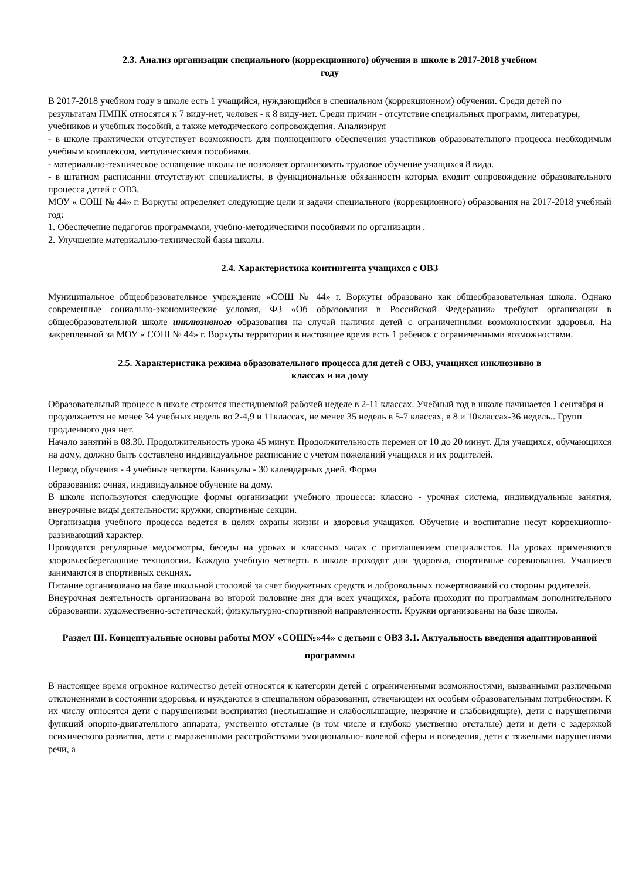2.3. Анализ организации специального (коррекционного) обучения в школе в 2017-2018 учебном
году
В 2017-2018 учебном году в школе есть 1 учащийся, нуждающийся в специальном (коррекционном) обучении. Среди детей по результатам ПМПК относятся к 7 виду-нет, человек - к 8 виду-нет. Среди причин - отсутствие специальных программ, литературы, учебников и учебных пособий, а также методического сопровождения. Анализируя
- в школе практически отсутствует возможность для полноценного обеспечения участников образовательного процесса необходимым учебным комплексом, методическими пособиями.
- материально-техническое оснащение школы не позволяет организовать трудовое обучение учащихся 8 вида.
- в штатном расписании отсутствуют специалисты, в функциональные обязанности которых входит сопровождение образовательного процесса детей с ОВЗ.
МОУ « СОШ № 44» г. Воркуты определяет следующие цели и задачи специального (коррекционного) образования на 2017-2018 учебный год:
1. Обеспечение педагогов программами, учебно-методическими пособиями по организации .
2. Улучшение материально-технической базы школы.
2.4. Характеристика контингента учащихся с ОВЗ
Муниципальное общеобразовательное учреждение «СОШ № 44» г. Воркуты образовано как общеобразовательная школа. Однако современные социально-экономические условия, ФЗ «Об образовании в Российской Федерации» требуют организации в общеобразовательной школе инклюзивного образования на случай наличия детей с ограниченными возможностями здоровья. На закрепленной за МОУ « СОШ № 44» г. Воркуты территории в настоящее время есть 1 ребенок с ограниченными возможностями.
2.5. Характеристика режима образовательного процесса для детей с ОВЗ, учащихся инклюзивно в
классах и на дому
Образовательный процесс в школе строится шестидневной рабочей неделе в 2-11 классах. Учебный год в школе начинается 1 сентября и продолжается не менее 34 учебных недель во 2-4,9 и 11классах, не менее 35 недель в 5-7 классах, в 8 и 10классах-36 недель.. Групп продленного дня нет.
Начало занятий в 08.30. Продолжительность урока 45 минут. Продолжительность перемен от 10 до 20 минут. Для учащихся, обучающихся на дому, должно быть составлено индивидуальное расписание с учетом пожеланий учащихся и их родителей.
Период обучения - 4 учебные четверти. Каникулы - 30 календарных дней. Форма
образования: очная, индивидуальное обучение на дому.
В школе используются следующие формы организации учебного процесса: классно - урочная система, индивидуальные занятия, внеурочные виды деятельности: кружки, спортивные секции.
Организация учебного процесса ведется в целях охраны жизни и здоровья учащихся. Обучение и воспитание несут коррекционно-развивающий характер.
Проводятся регулярные медосмотры, беседы на уроках и классных часах с приглашением специалистов. На уроках применяются здоровьесберегающие технологии. Каждую учебную четверть в школе проходят дни здоровья, спортивные соревнования. Учащиеся занимаются в спортивных секциях.
Питание организовано на базе школьной столовой за счет бюджетных средств и добровольных пожертвований со стороны родителей.
Внеурочная деятельность организована во второй половине дня для всех учащихся, работа проходит по программам дополнительного образовании: художественно-эстетической; физкультурно-спортивной направленности. Кружки организованы на базе школы.
Раздел III. Концептуальные основы работы МОУ «СОШ№»44» с детьми с ОВЗ 3.1. Актуальность введения адаптированной программы
В настоящее время огромное количество детей относятся к категории детей с ограниченными возможностями, вызванными различными отклонениями в состоянии здоровья, и нуждаются в специальном образовании, отвечающем их особым образовательным потребностям. К их числу относятся дети с нарушениями восприятия (неслышащие и слабослышащие, незрячие и слабовидящие), дети с нарушениями функций опорно-двигательного аппарата, умственно отсталые (в том числе и глубоко умственно отсталые) дети и дети с задержкой психического развития, дети с выраженными расстройствами эмоционально- волевой сферы и поведения, дети с тяжелыми нарушениями речи, а